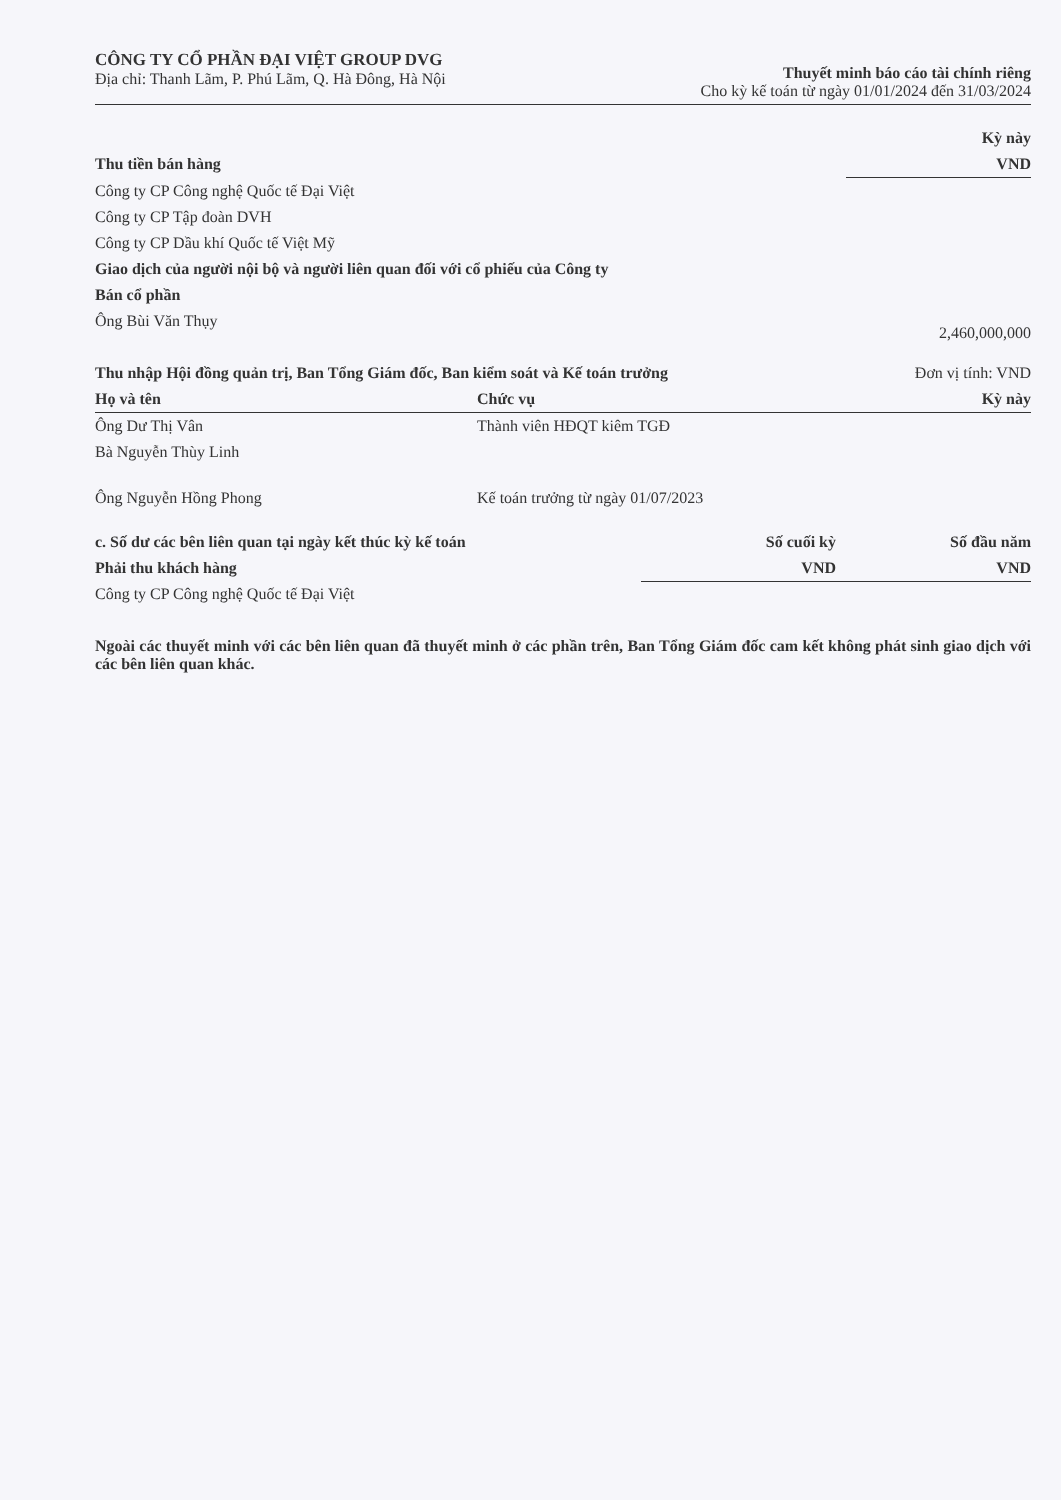CÔNG TY CỔ PHẦN ĐẠI VIỆT GROUP DVG
Địa chỉ: Thanh Lãm, P. Phú Lãm, Q. Hà Đông, Hà Nội
Thuyết minh báo cáo tài chính riêng
Cho kỳ kế toán từ ngày 01/01/2024 đến 31/03/2024
| | Kỳ này |
| Thu tiền bán hàng | VND |
| Công ty CP Công nghệ Quốc tế Đại Việt | |
| Công ty CP Tập đoàn DVH | |
| Công ty CP Dầu khí Quốc tế Việt Mỹ | |
| Giao dịch của người nội bộ và người liên quan đối với cổ phiếu của Công ty | |
| Bán cổ phần | |
| Ông Bùi Văn Thụy | 2,460,000,000 |
| Thu nhập Hội đồng quản trị, Ban Tổng Giám đốc, Ban kiểm soát và Kế toán trưởng Đơn vị tính: VND | | |
| Họ và tên | Chức vụ | Kỳ này |
| Ông Dư Thị Vân | Thành viên HĐQT kiêm TGĐ | |
| Bà Nguyễn Thùy Linh | | |
| Ông Nguyễn Hồng Phong | Kế toán trưởng từ ngày 01/07/2023 | |
| c. Số dư các bên liên quan tại ngày kết thúc kỳ kế toán | Số cuối kỳ | Số đầu năm |
| Phải thu khách hàng | VND | VND |
| Công ty CP Công nghệ Quốc tế Đại Việt | | |
Ngoài các thuyết minh với các bên liên quan đã thuyết minh ở các phần trên, Ban Tổng Giám đốc cam kết không phát sinh giao dịch với các bên liên quan khác.